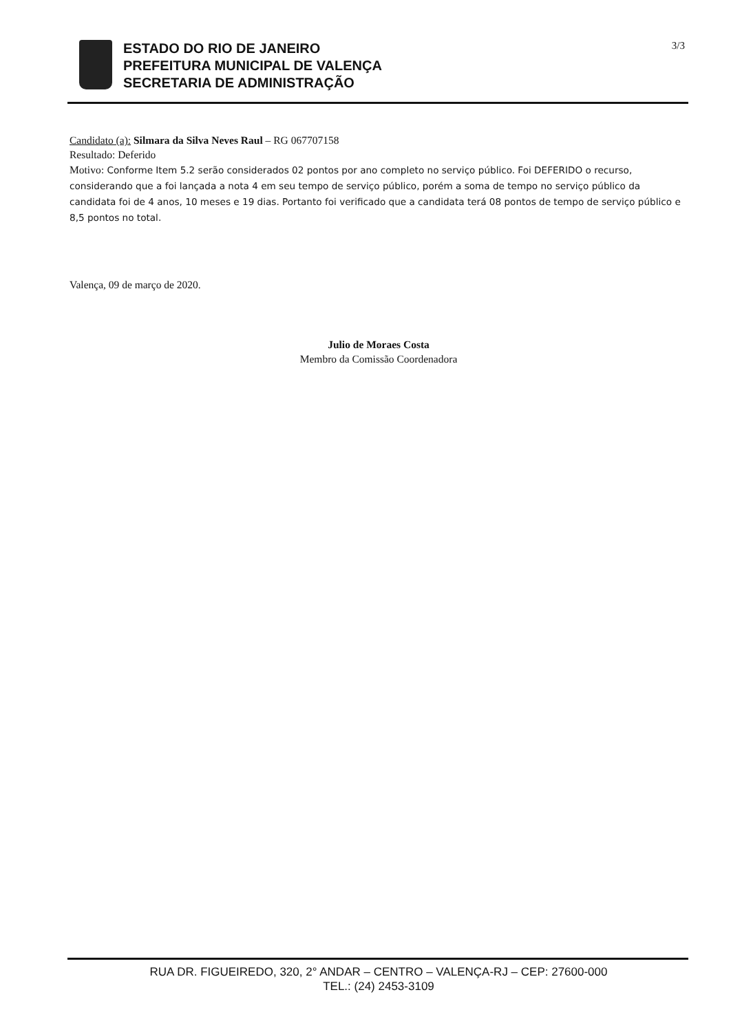ESTADO DO RIO DE JANEIRO
PREFEITURA MUNICIPAL DE VALENÇA
SECRETARIA DE ADMINISTRAÇÃO
3/3
Candidato (a): Silmara da Silva Neves Raul – RG 067707158
Resultado: Deferido
Motivo: Conforme Item 5.2 serão considerados 02 pontos por ano completo no serviço público. Foi DEFERIDO o recurso, considerando que a foi lançada a nota 4 em seu tempo de serviço público, porém a soma de tempo no serviço público da candidata foi de 4 anos, 10 meses e 19 dias. Portanto foi verificado que a candidata terá 08 pontos de tempo de serviço público e 8,5 pontos no total.
Valença, 09 de março de 2020.
Julio de Moraes Costa
Membro da Comissão Coordenadora
RUA DR. FIGUEIREDO, 320, 2° ANDAR – CENTRO – VALENÇA-RJ – CEP: 27600-000
TEL.: (24) 2453-3109